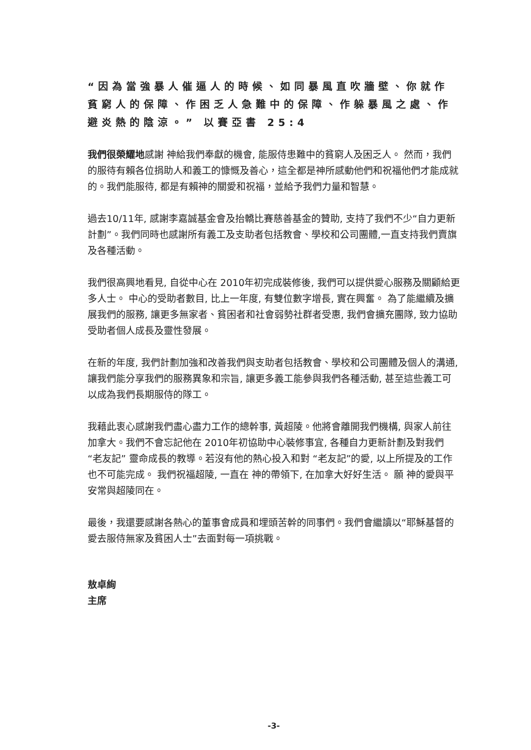“因為當強暴人催逼人的時候、如同暴風直吹牆壁、你就作貧窮人的保障、作困乏人急難中的保障、作躲暴風之處、作避炎熱的陰涼。” 以賽亞書 25:4
我們很榮耀地感謝 神給我們奉獻的機會, 能服侍患難中的貧窮人及困乏人。 然而，我們的服待有賴各位捐助人和義工的慷慨及善心，這全都是神所感動他們和祝福他們才能成就的。我們能服待, 都是有賴神的關愛和祝福，並給予我們力量和智慧。
過去10/11年, 感謝李嘉誠基金會及抬轎比賽慈善基金的贊助, 支持了我們不少“自力更新計劃”。我們同時也感謝所有義工及支助者包括教會、學校和公司團體,一直支持我們賣旗及各種活動。
我們很高興地看見, 自從中心在 2010年初完成裝修後, 我們可以提供愛心服務及關顧給更多人士。 中心的受助者數目, 比上一年度, 有雙位數字增長, 實在興奮。 為了能繼續及擴展我們的服務, 讓更多無家者、貧困者和社會弱勢社群者受惠, 我們會擴充團隊, 致力協助受助者個人成長及靈性發展。
在新的年度, 我們計劃加強和改善我們與支助者包括教會、學校和公司團體及個人的溝通, 讓我們能分享我們的服務異象和宗旨, 讓更多義工能參與我們各種活動, 甚至這些義工可以成為我們長期服侍的隊工。
我藉此衷心感謝我們盡心盡力工作的總幹事, 黃超陵。他將會離開我們機構, 與家人前往加拿大。我們不會忘記他在 2010年初協助中心裝修事宜, 各種自力更新計劃及對我們 “老友記” 靈命成長的教導。若沒有他的熱心投入和對 “老友記”的愛, 以上所提及的工作也不可能完成。 我們祝福超陵, 一直在 神的帶領下, 在加拿大好好生活。 願 神的愛與平安常與超陵同在。
最後，我還要感謝各熱心的董事會成員和埋頭苦幹的同事們。我們會繼讀以“耶穌基督的愛去服侍無家及貧困人士”去面對每一項挑戰。
敖卓絢
主席
-3-